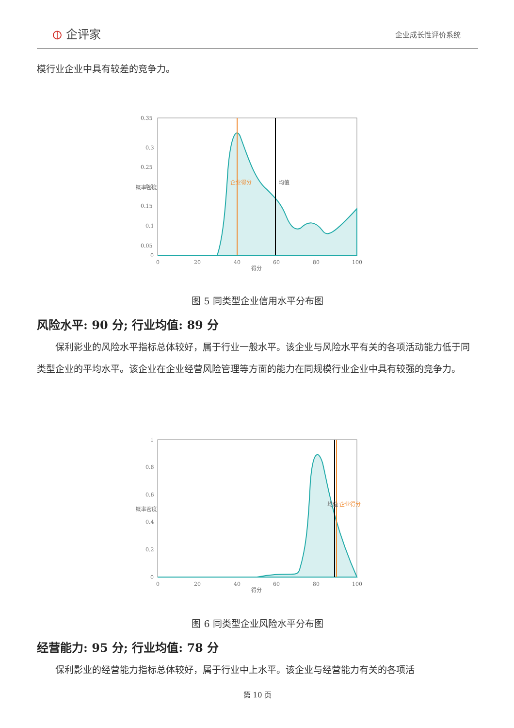⦶ 企评家
企业成长性评价系统
模行业企业中具有较差的竞争力。
0.35
0.3
0.25
0.2
0.15
0.1
0.05
0
0
20
40
60
80
100
得分
概率密度
均值
企业得分
图 5 同类型企业信用水平分布图
风险水平: 90 分; 行业均值: 89 分
保利影业的风险水平指标总体较好，属于行业一般水平。该企业与风险水平有关的各项活动能力低于同类型企业的平均水平。该企业在企业经营风险管理等方面的能力在同规模行业企业中具有较强的竞争力。
1
0.8
0.6
0.4
0.2
0
0
20
40
60
80
100
得分
概率密度
均值
企业得分
图 6 同类型企业风险水平分布图
经营能力: 95 分; 行业均值: 78 分
保利影业的经营能力指标总体较好，属于行业中上水平。该企业与经营能力有关的各项活
第 10 页